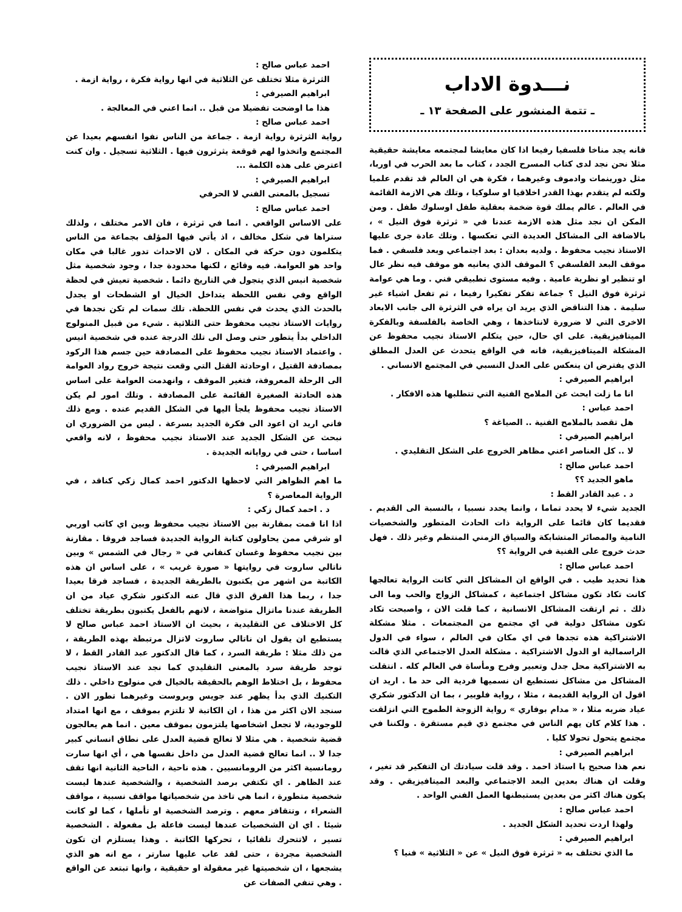نـــدوة الاداب
ـ تتمة المنشور على الصفحة ١٣ ـ
فانه يجد مناخا فلسفيا رفيعا اذا كان معايشا لمجتمعه معايشة حقيقية مثلا نحن نجد لدى كتاب المسرح الجدد ، كتاب ما بعد الحرب في اوربا، مثل دورينمات وادموف وغيرهما ، فكرة هي ان العالم قد تقدم علميا ولكنه لم يتقدم بهذا القدر اخلاقيا او سلوكيا ، وتلك هي الازمة القائمة في العالم . عالم يملك قوة ضخمة بعقلية طفل اوسلوك طفل . ومن المكن ان نجد مثل هذه الازمة عندنا في « ثرثرة فوق النيل » ، بالاضافة الى المشاكل العديدة التي تعكسها . وتلك عادة جرى عليها الاستاذ نجيب محفوظ . ولديه بعدان : بعد اجتماعي وبعد فلسفي . فما موقف البعد الفلسفي ؟ الموقف الذي يعانيه هو موقف فيه نظر عال او تنظير او نظرية عامية . وفيه مستوى تطبيقي فني . وما هي عوامة ثرثرة فوق النيل ؟ جماعة تفكر تفكيرا رفيعا ، ثم تفعل اشياء غير سليمة . هذا التناقض الذي يريد ان يراه في الثرثرة الى جانب الابعاد الاخرى التي لا ضرورة لانتاخذها ، وهي الخاصة بالفلسفة وبالفكرة الميتافيزيقية. على اي حال، حين يتكلم الاستاذ نجيب محفوظ عن المشكلة الميتافيزيقية، فانه في الواقع يتحدث عن العدل المطلق الذي يفترض ان ينعكس على العدل النسبي في المجتمع الانساني .
ابراهيم الصيرفي :
انا ما زلت ابحث عن الملامح الفنية التي تتطلبها هذه الافكار .
احمد عباس :
هل تقصد بالملامح الفنية .. الصياغة ؟
ابراهيم الصيرفي :
لا .. كل العناصر اعني مظاهر الخروج على الشكل التقليدي .
احمد عباس صالح :
ماهو الجديد ؟؟
د . عبد القادر القط :
الجديد شيء لا يحدد تماما ، وانما يحدد نسبيا ، بالنسبة الى القديم . فقديما كان قائما على الرواية ذات الحادث المتطور والشخصيات النامية والمصائر المتشابكة والسياق الزمني المنتظم وغير ذلك . فهل حدث خروج على الفنية في الرواية ؟؟
احمد عباس صالح :
هذا تحديد طيب . في الواقع ان المشاكل التي كانت الرواية تعالجها كانت تكاد تكون مشاكل اجتماعية ، كمشاكل الزواج والحب وما الى ذلك . ثم ارتقت المشاكل الانسانية ، كما قلت الان ، واصبحت تكاد تكون مشاكل دولية في اي مجتمع من المجتمعات . مثلا مشكلة الاشتراكية هذه تجدها في اي مكان في العالم ، سواء في الدول الراسمالية او الدول الاشتراكية . مشكلة العدل الاجتماعي الذي قالت به الاشتراكية محل جدل وتعبير وفرح ومأساة في العالم كله . انتقلت المشاكل من مشاكل نستطيع ان نسميها فردية الى حد ما . اريد ان اقول ان الرواية القديمة ، مثلا ، رواية فلوبير ، بما ان الدكتور شكري عياد ضربه مثلا ، « مدام بوفاري » رواية الزوجة الطموح التي انزلقت . هذا كلام كان يهم الناس في مجتمع ذي قيم مستقرة . ولكننا في مجتمع يتحول تحولا كليا .
ابراهيم الصيرفي :
نعم هذا صحيح يا استاذ احمد . وقد قلت سيادتك ان التفكير قد تغير ، وقلت ان هناك بعدين البعد الاجتماعي والبعد الميتافيزيقي . وقد يكون هناك اكثر من بعدين يستبطنها العمل الفني الواحد .
احمد عباس صالح :
ولهذا اردت تحديد الشكل الجديد .
ابراهيم الصيرفي :
ما الذي تختلف به « ثرثرة فوق النيل » عن « الثلاثية » فنيا ؟
احمد عباس صالح :
الثرثرة مثلا تختلف عن الثلاثية في انها رواية فكرة ، رواية ازمة .
ابراهيم الصيرفي :
هذا ما اوضحت تفضيلا من قبل .. انما اعني في المعالجة .
احمد عباس صالح :
رواية الثرثرة رواية ازمة . جماعة من الناس نفوا انفسهم بعيدا عن المجتمع واتخذوا لهم قوقعة يثرثرون فيها . الثلاثية تسجيل . وان كنت اعترض على هذه الكلمة ...
ابراهيم الصيرفي :
تسجيل بالمعنى الفني لا الحرفي
احمد عباس صالح :
على الاساس الواقعي . انما في ثرثرة ، فان الامر مختلف ، ولذلك ستراها في شكل مخالف ، اذ يأتي فيها المؤلف بجماعة من الناس يتكلمون دون حركة في المكان . لان الاحداث تدور غالبا في مكان واحد هو العوامة. فيه وقائع ، لكنها محدودة جدا ، وجود شخصية مثل شخصية انيس الذي يتجول في التاريخ دائما . شخصية تعيش في لحظة الواقع وفي نفس اللحظة يتداخل الخيال او الشطحات او يجدل بالحدث الذي يحدث في نفس اللحظة. تلك سمات لم تكن نجدها في روايات الاستاذ نجيب محفوظ حتى الثلاثية . شيء من قبيل المنولوج الداخلي بدأ يتطور حتى وصل الى تلك الدرجة عنده في شخصية انيس . واعتماد الاستاذ نجيب محفوظ على المصادفة حين جسم هذا الركود بمصادفة القتيل ، اوحادثة القتل التي وقعت نتيجة خروج رواد العوامة الى الرحلة المعروفة، فتغير الموقف ، وانهدمت العوامة على اساس هذه الحادثة الصغيرة القائمة على المصادفة . وتلك امور لم يكن الاستاذ نجيب محفوظ يلجأ اليها في الشكل القديم عنده . ومع ذلك فاني اريد ان اعود الى فكرة الجديد بسرعة . ليس من الضروري ان نبحث عن الشكل الجديد عند الاستاذ نجيب محفوظ ، لانه واقعي اساسا ، حتى في رواياته الجديدة .
ابراهيم الصيرفي :
ما اهم الظواهر التي لاحظها الدكتور احمد كمال زكي كناقد ، في الرواية المعاصرة ؟
د . احمد كمال زكي :
اذا انا قمت بمقارنة بين الاستاذ نجيب محفوظ وبين اي كاتب اوربي او شرقي ممن يحاولون كتابة الرواية الجديدة فساجد فروقا . مقارنة بين نجيب محفوظ وغسان كنفاني في « رجال في الشمس » وبين ناتالي ساروت في روايتها « صورة غريب » ، على اساس ان هذه الكاتبة من اشهر من يكتبون بالطريقة الجديدة ، فساجد فرقا بعيدا جدا ، ربما هذا الفرق الذي قال عنه الدكتور شكري عياد من ان الطريقة عندنا ماتزال متواضعة ، لانهم بالفعل يكتبون بطريقة تختلف كل الاختلاف عن التقليدية ، بحيث ان الاستاذ احمد عباس صالح لا يستطيع ان يقول ان ناتالي ساروت لاتزال مرتبطة بهذه الطريقة ، من ذلك مثلا : طريقة السرد ، كما قال الدكتور عبد القادر القط ، لا توجد طريقة سرد بالمعنى التقليدي كما نجد عند الاستاذ نجيب محفوظ ، بل اختلاط الوهم بالحقيقة بالخيال في منولوج داخلي . ذلك التكنيك الذي بدأ يظهر عند جويس وبروست وغيرهما تطور الان . سنجد الان اكثر من هذا ، ان الكاتبة لا تلتزم بموقف ، مع انها امتداد للوجودية، لا تجعل اشخاصها يلتزمون بموقف معين . انما هم يعالجون قضية شخصية . هي مثلا لا تعالج قضية العدل على نطاق انساني كبير جدا لا .. انما تعالج قضية العدل من داخل نفسها هي ، أي انها سارت رومانسية اكثر من الرومانسيين . هذه ناحية ، الناحية الثانية انها تقف عند الظاهر . اي تكتفي برصد الشخصية ، والشخصية عندها ليست شخصية متطورة ، انما هي تاخذ من شخصياتها مواقف نسبية ، مواقف الشعراء ، وتتقافز معهم . وترصد الشخصية او تأملها ، كما لو كانت شيئا . اي ان الشخصيات عندها ليست فاعلة بل مفعولة . الشخصية تسير ، لاتتحرك تلقائيا ، تحركها الكاتبة . وهذا يستلزم ان تكون الشخصية مجردة ، حتى لقد عاب عليها سارتر ، مع انه هو الذي يشجعها ، ان شخصيتها غير معقولة او حقيقية ، وانها تبتعد عن الواقع . وهي تنفي الصفات عن